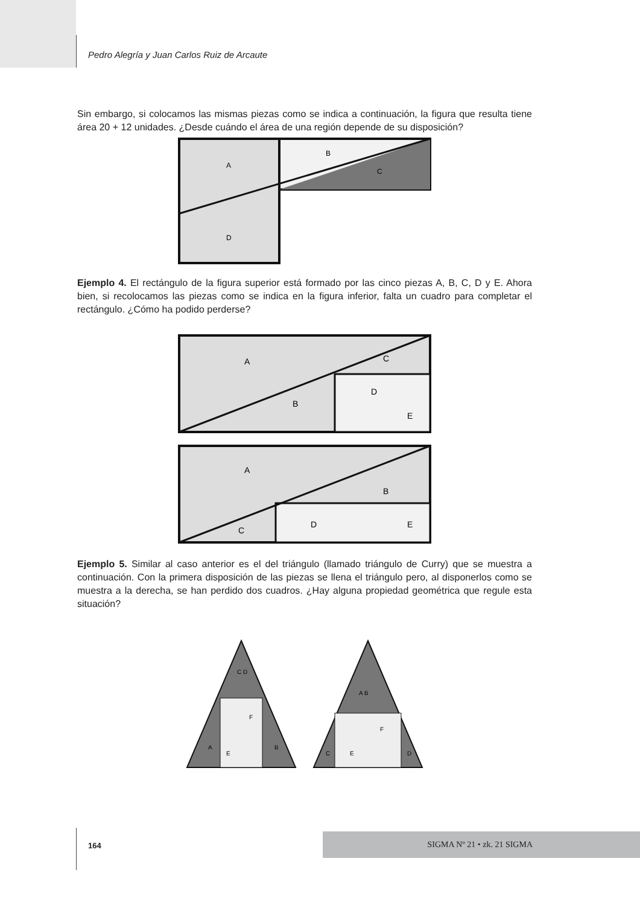Pedro Alegría y Juan Carlos Ruiz de Arcaute
Sin embargo, si colocamos las mismas piezas como se indica a continuación, la figura que resulta tiene área 20 + 12 unidades. ¿Desde cuándo el área de una región depende de su disposición?
A
B
C
D
Ejemplo 4. El rectángulo de la figura superior está formado por las cinco piezas A, B, C, D y E. Ahora bien, si recolocamos las piezas como se indica en la figura inferior, falta un cuadro para completar el rectángulo. ¿Cómo ha podido perderse?
A
B
C
D
E
A
B
C
D
E
Ejemplo 5. Similar al caso anterior es el del triángulo (llamado triángulo de Curry) que se muestra a continuación. Con la primera disposición de las piezas se llena el triángulo pero, al disponerlos como se muestra a la derecha, se han perdido dos cuadros. ¿Hay alguna propiedad geométrica que regule esta situación?
C D
F
E
A
B
A B
F
E
C
D
164
SIGMA Nº 21 • zk. 21 SIGMA